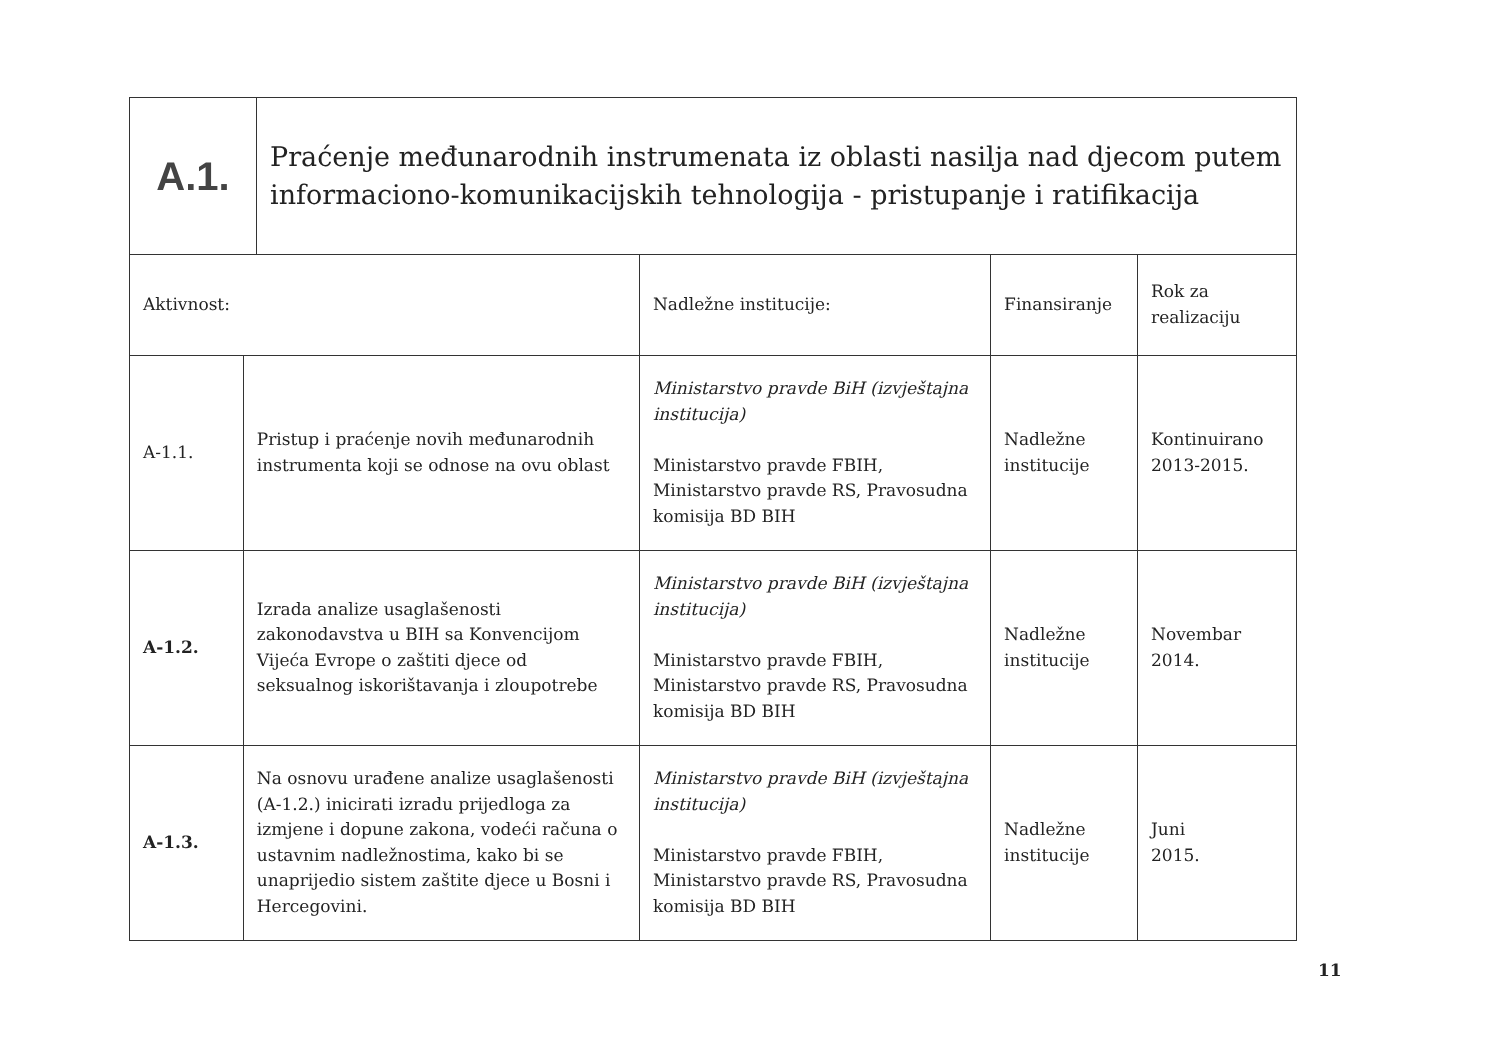| A.1. | Praćenje međunarodnih instrumenata iz oblasti nasilja nad djecom putem informaciono-komunikacijskih tehnologija - pristupanje i ratifikacija |
| Aktivnost: | | Nadležne institucije: | Finansiranje | Rok za realizaciju |
| --- | --- | --- | --- | --- |
| A-1.1. | Pristup i praćenje novih međunarodnih instrumenta koji se odnose na ovu oblast | Ministarstvo pravde BiH (izvještajna institucija) Ministarstvo pravde FBIH, Ministarstvo pravde RS, Pravosudna komisija BD BIH | Nadležne institucije | Kontinuirano 2013-2015. |
| A-1.2. | Izrada analize usaglašenosti zakonodavstva u BIH sa Konvencijom Vijeća Evrope o zaštiti djece od seksualnog iskorištavanja i zloupotrebe | Ministarstvo pravde BiH (izvještajna institucija) Ministarstvo pravde FBIH, Ministarstvo pravde RS, Pravosudna komisija BD BIH | Nadležne institucije | Novembar 2014. |
| A-1.3. | Na osnovu urađene analize usaglašenosti (A-1.2.) inicirati izradu prijedloga za izmjene i dopune zakona, vodeći računa o ustavnim nadležnostima, kako bi se unaprijedio sistem zaštite djece u Bosni i Hercegovini. | Ministarstvo pravde BiH (izvještajna institucija) Ministarstvo pravde FBIH, Ministarstvo pravde RS, Pravosudna komisija BD BIH | Nadležne institucije | Juni 2015. |
11